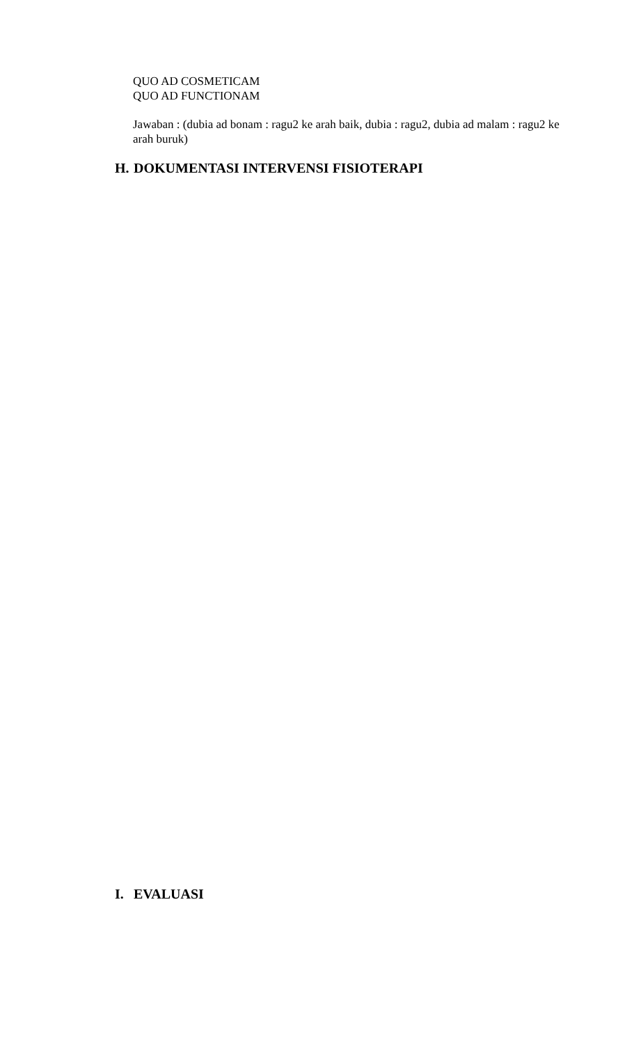QUO AD COSMETICAM
QUO AD FUNCTIONAM
Jawaban : (dubia ad bonam : ragu2 ke arah baik, dubia : ragu2, dubia ad malam : ragu2 ke arah buruk)
H. DOKUMENTASI INTERVENSI FISIOTERAPI
I. EVALUASI